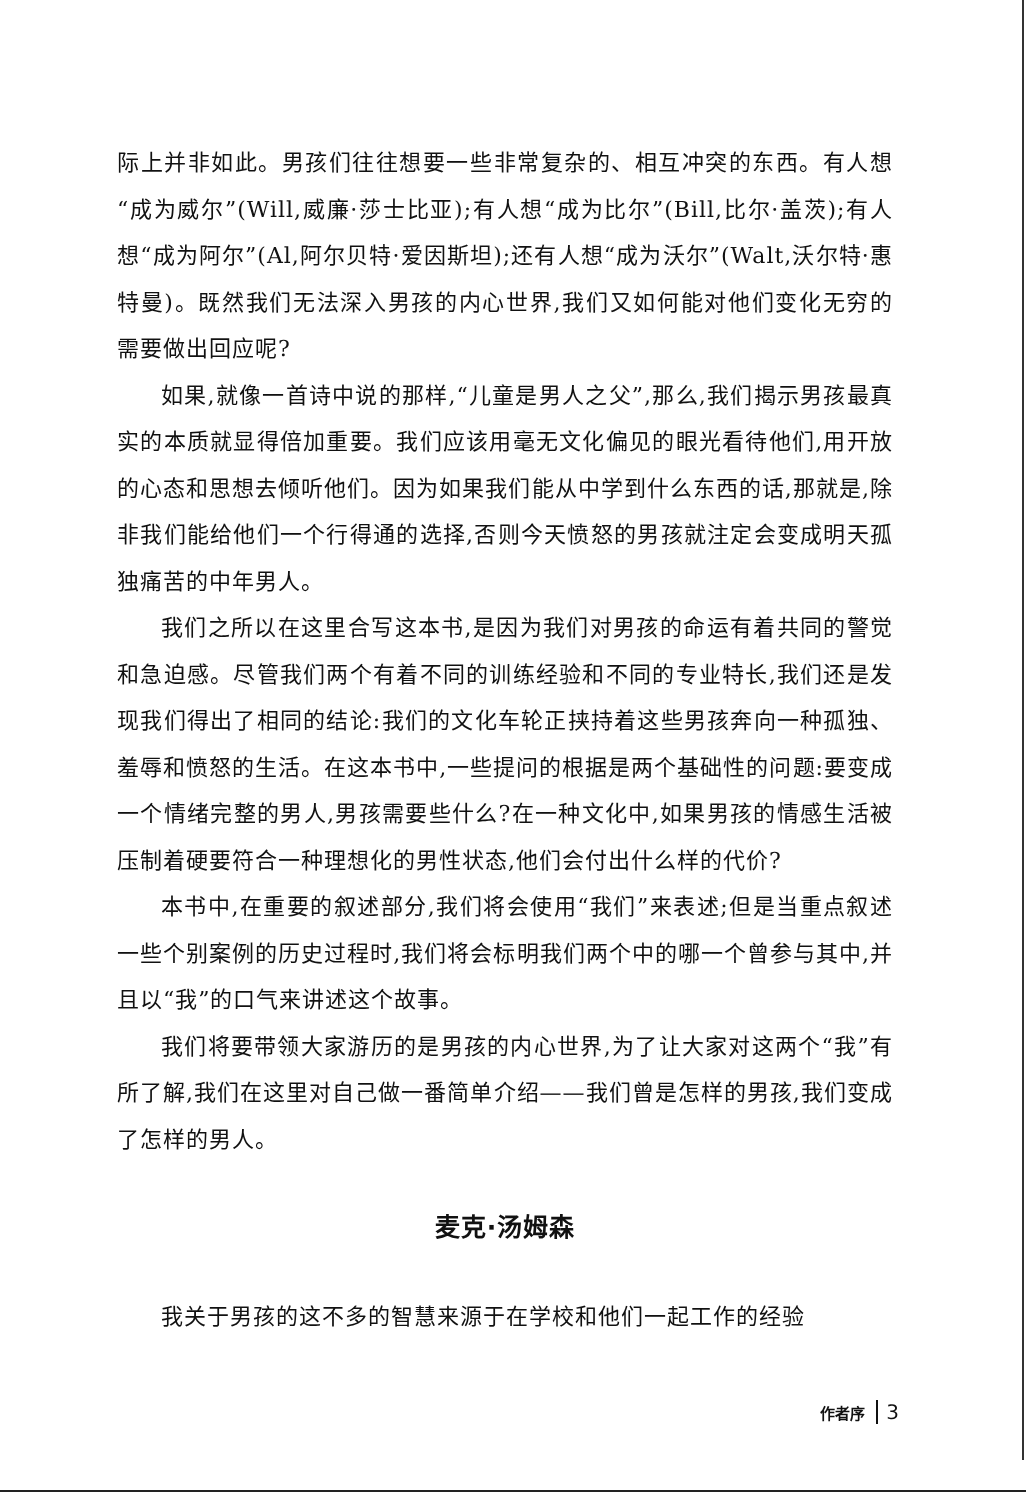际上并非如此。男孩们往往想要一些非常复杂的、相互冲突的东西。有人想“成为威尔”(Will,威廉·莎士比亚);有人想“成为比尔”(Bill,比尔·盖茨);有人想“成为阿尔”(Al,阿尔贝特·爱因斯坦);还有人想“成为沃尔”(Walt,沃尔特·惠特曼)。既然我们无法深入男孩的内心世界,我们又如何能对他们变化无穷的需要做出回应呢?
如果,就像一首诗中说的那样,“儿童是男人之父”,那么,我们揭示男孩最真实的本质就显得倍加重要。我们应该用毫无文化偏见的眼光看待他们,用开放的心态和思想去倾听他们。因为如果我们能从中学到什么东西的话,那就是,除非我们能给他们一个行得通的选择,否则今天愤怒的男孩就注定会变成明天孤独痛苦的中年男人。
我们之所以在这里合写这本书,是因为我们对男孩的命运有着共同的警觉和急迫感。尽管我们两个有着不同的训练经验和不同的专业特长,我们还是发现我们得出了相同的结论:我们的文化车轮正挟持着这些男孩奔向一种孤独、羞辱和愤怒的生活。在这本书中,一些提问的根据是两个基础性的问题:要变成一个情绪完整的男人,男孩需要些什么?在一种文化中,如果男孩的情感生活被压制着硬要符合一种理想化的男性状态,他们会付出什么样的代价?
本书中,在重要的叙述部分,我们将会使用“我们”来表述;但是当重点叙述一些个别案例的历史过程时,我们将会标明我们两个中的哪一个曾参与其中,并且以“我”的口气来讲述这个故事。
我们将要带领大家游历的是男孩的内心世界,为了让大家对这两个“我”有所了解,我们在这里对自己做一番简单介绍——我们曾是怎样的男孩,我们变成了怎样的男人。
麦克·汤姆森
我关于男孩的这不多的智慧来源于在学校和他们一起工作的经验
作者序 3